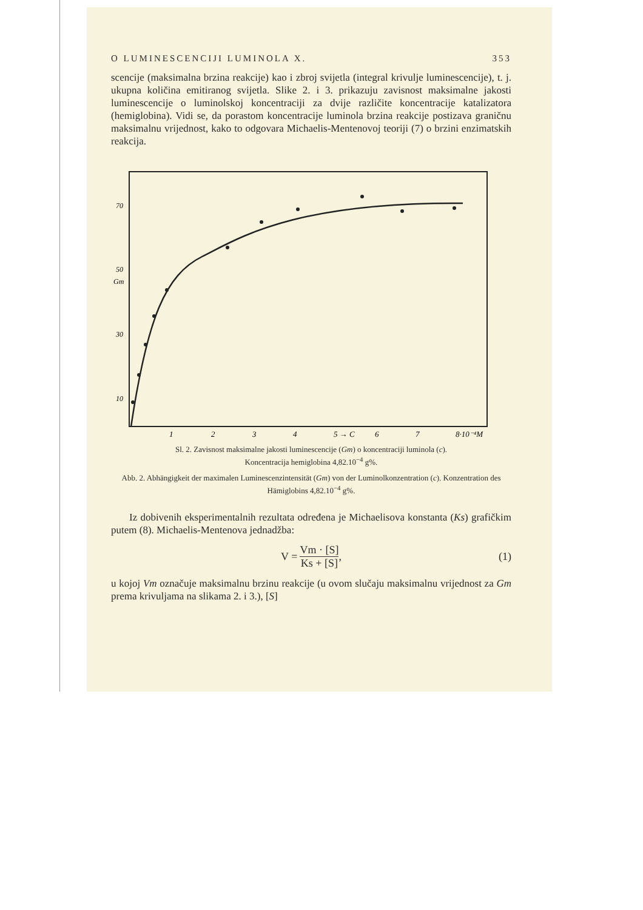O LUMINESCENCIJI LUMINOLA X. 353
scencije (maksimalna brzina reakcije) kao i zbroj svijetla (integral krivulje luminescencije), t. j. ukupna količina emitiranog svijetla. Slike 2. i 3. prikazuju zavisnost maksimalne jakosti luminescencije o luminolskoj koncentraciji za dvije različite koncentracije katalizatora (hemiglobina). Vidi se, da porastom koncentracije luminola brzina reakcije postizava graničnu maksimalnu vrijednost, kako to odgovara Michaelis-Mentenovoj teoriji (7) o brzini enzimatskih reakcija.
70
50
Gm
30
10
1
2
3
4
5 → C
6
7
8·10⁻⁴M
Sl. 2. Zavisnost maksimalne jakosti luminescencije (Gm) o koncentraciji luminola (c).
Koncentracija hemiglobina 4,82.10<sup>−4</sup> g%.
Abb. 2. Abhängigkeit der maximalen Luminescenzintensität (Gm) von der Luminolkonzentration (c). Konzentration des Hämiglobins 4,82.10<sup>−4</sup> g%.
Iz dobivenih eksperimentalnih rezultata određena je Michaelisova konstanta (Ks) grafičkim putem (8). Michaelis-Mentenova jednadžba:
V = Vm · [S] Ks + [S], (1)
u kojoj Vm označuje maksimalnu brzinu reakcije (u ovom slučaju maksimalnu vrijednost za Gm prema krivuljama na slikama 2. i 3.), [S]